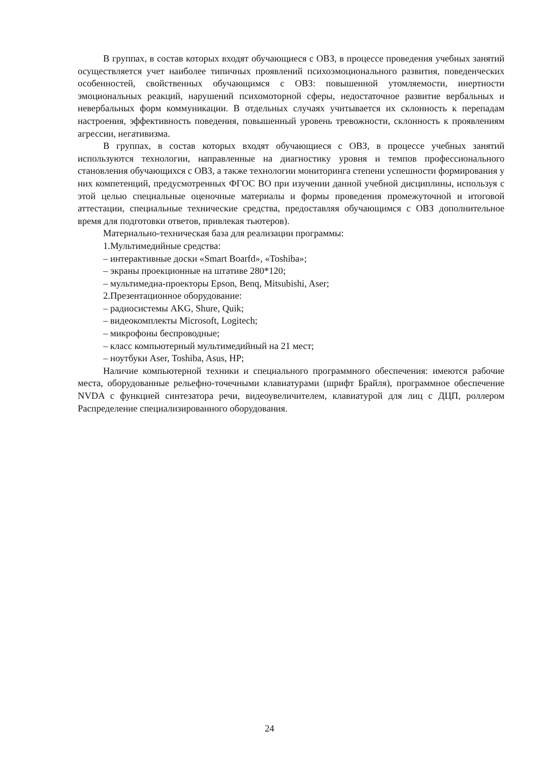В группах, в состав которых входят обучающиеся с ОВЗ, в процессе проведения учебных занятий осуществляется учет наиболее типичных проявлений психоэмоционального развития, поведенческих особенностей, свойственных обучающимся с ОВЗ: повышенной утомляемости, инертности эмоциональных реакций, нарушений психомоторной сферы, недостаточное развитие вербальных и невербальных форм коммуникации. В отдельных случаях учитывается их склонность к перепадам настроения, эффективность поведения, повышенный уровень тревожности, склонность к проявлениям агрессии, негативизма.
В группах, в состав которых входят обучающиеся с ОВЗ, в процессе учебных занятий используются технологии, направленные на диагностику уровня и темпов профессионального становления обучающихся с ОВЗ, а также технологии мониторинга степени успешности формирования у них компетенций, предусмотренных ФГОС ВО при изучении данной учебной дисциплины, используя с этой целью специальные оценочные материалы и формы проведения промежуточной и итоговой аттестации, специальные технические средства, предоставляя обучающимся с ОВЗ дополнительное время для подготовки ответов, привлекая тьютеров).
Материально-техническая база для реализации программы:
1.Мультимедийные средства:
– интерактивные доски «Smart Boarfd», «Toshiba»;
– экраны проекционные на штативе 280*120;
– мультимедиа-проекторы Epson, Benq, Mitsubishi, Aser;
2.Презентационное оборудование:
– радиосистемы AKG, Shure, Quik;
– видеокомплекты Microsoft, Logitech;
– микрофоны беспроводные;
– класс компьютерный мультимедийный на 21 мест;
– ноутбуки Aser, Toshiba, Asus, HP;
Наличие компьютерной техники и специального программного обеспечения: имеются рабочие места, оборудованные рельефно-точечными клавиатурами (шрифт Брайля), программное обеспечение NVDA с функцией синтезатора речи, видеоувеличителем, клавиатурой для лиц с ДЦП, роллером Распределение специализированного оборудования.
24